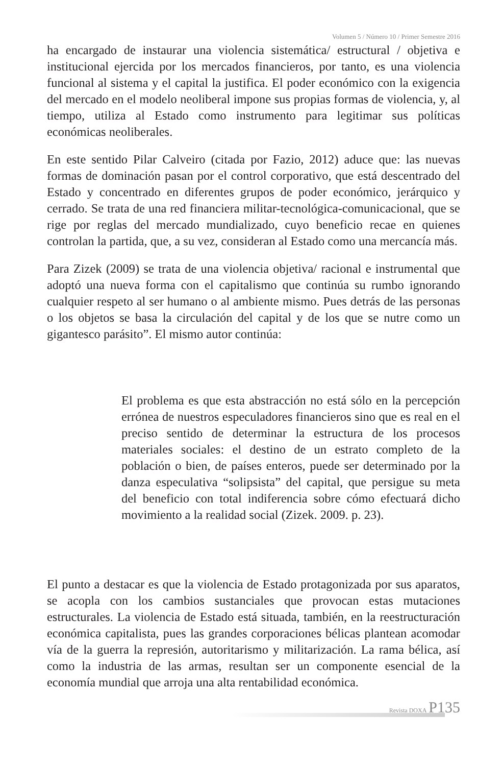Volumen 5 / Número 10 / Primer Semestre 2016
ha encargado de instaurar una violencia sistemática/ estructural / objetiva e institucional ejercida por los mercados financieros, por tanto, es una violencia funcional al sistema y el capital la justifica. El poder económico con la exigencia del mercado en el modelo neoliberal impone sus propias formas de violencia, y, al tiempo, utiliza al Estado como instrumento para legitimar sus políticas económicas neoliberales.
En este sentido Pilar Calveiro (citada por Fazio, 2012) aduce que: las nuevas formas de dominación pasan por el control corporativo, que está descentrado del Estado y concentrado en diferentes grupos de poder económico, jerárquico y cerrado. Se trata de una red financiera militar-tecnológica-comunicacional, que se rige por reglas del mercado mundializado, cuyo beneficio recae en quienes controlan la partida, que, a su vez, consideran al Estado como una mercancía más.
Para Zizek (2009) se trata de una violencia objetiva/ racional e instrumental que adoptó una nueva forma con el capitalismo que continúa su rumbo ignorando cualquier respeto al ser humano o al ambiente mismo. Pues detrás de las personas o los objetos se basa la circulación del capital y de los que se nutre como un gigantesco parásito”. El mismo autor continúa:
El problema es que esta abstracción no está sólo en la percepción errónea de nuestros especuladores financieros sino que es real en el preciso sentido de determinar la estructura de los procesos materiales sociales: el destino de un estrato completo de la población o bien, de países enteros, puede ser determinado por la danza especulativa “solipsista” del capital, que persigue su meta del beneficio con total indiferencia sobre cómo efectuará dicho movimiento a la realidad social (Zizek. 2009. p. 23).
El punto a destacar es que la violencia de Estado protagonizada por sus aparatos, se acopla con los cambios sustanciales que provocan estas mutaciones estructurales. La violencia de Estado está situada, también, en la reestructuración económica capitalista, pues las grandes corporaciones bélicas plantean acomodar vía de la guerra la represión, autoritarismo y militarización. La rama bélica, así como la industria de las armas, resultan ser un componente esencial de la economía mundial que arroja una alta rentabilidad económica.
Revista DOXA P135